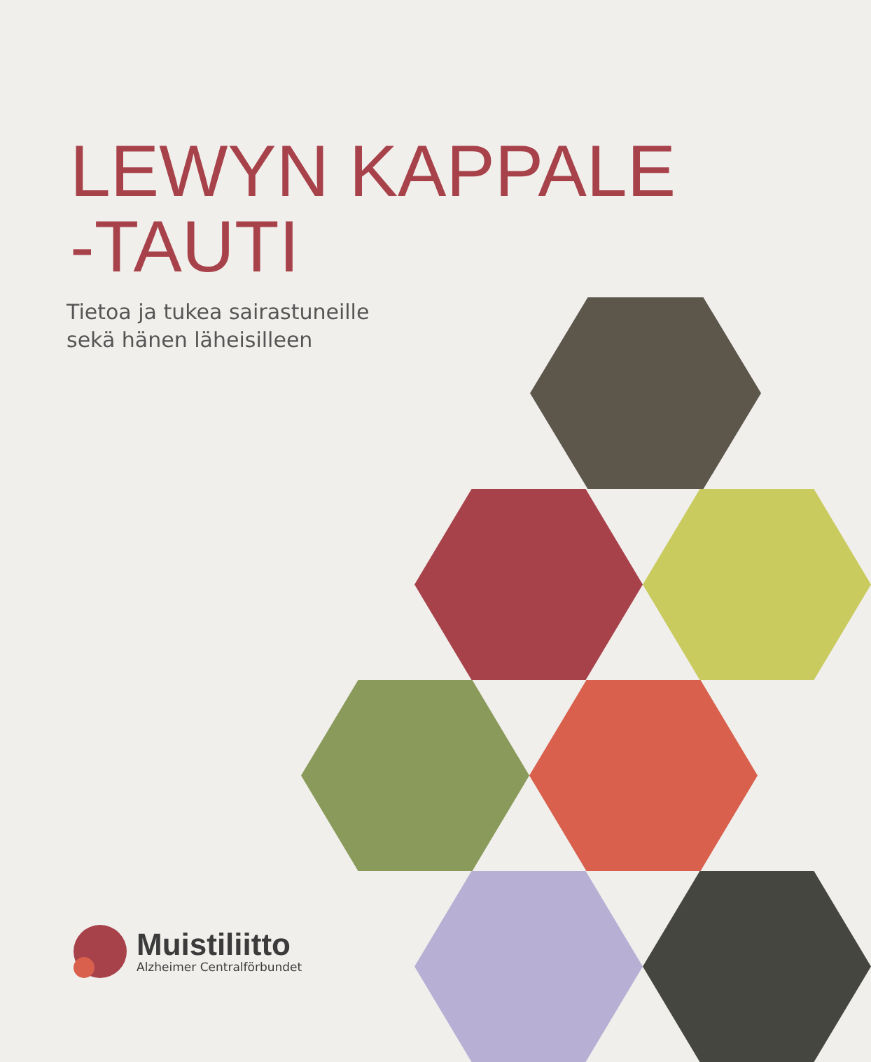LEWYN KAPPALE
-TAUTI
Tietoa ja tukea sairastuneille
sekä hänen läheisilleen
Muistiliitto
Alzheimer Centralförbundet